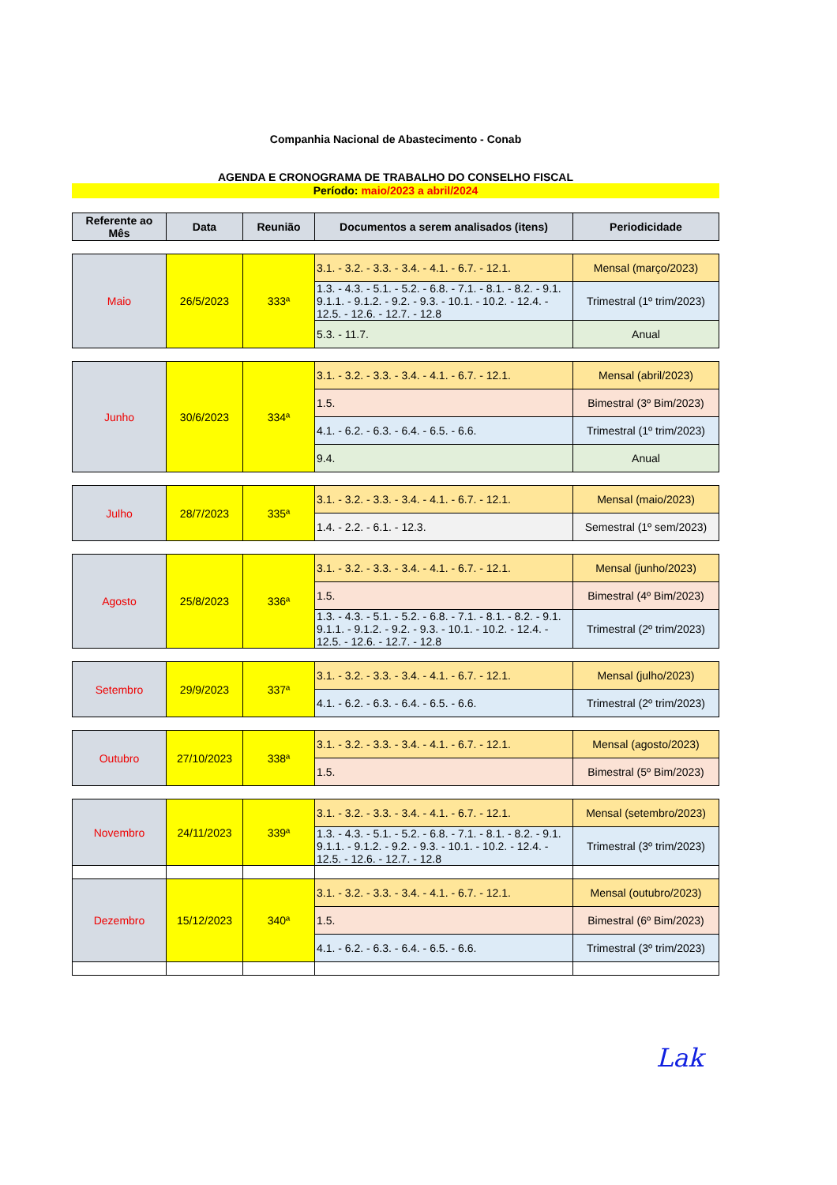Companhia Nacional de Abastecimento - Conab
AGENDA E CRONOGRAMA DE TRABALHO DO CONSELHO FISCAL
Período: maio/2023 a abril/2024
| Referente ao Mês | Data | Reunião | Documentos a serem analisados (itens) | Periodicidade |
| --- | --- | --- | --- | --- |
| Maio | 26/5/2023 | 333ª | 3.1. - 3.2. - 3.3. - 3.4. - 4.1. - 6.7. - 12.1. | Mensal (março/2023) |
| | | | 1.3. - 4.3. - 5.1. - 5.2. - 6.8. - 7.1. - 8.1. - 8.2. - 9.1. 9.1.1. - 9.1.2. - 9.2. - 9.3. - 10.1. - 10.2. - 12.4. - 12.5. - 12.6. - 12.7. - 12.8 | Trimestral (1º trim/2023) |
| | | | 5.3. - 11.7. | Anual |
| Junho | 30/6/2023 | 334ª | 3.1. - 3.2. - 3.3. - 3.4. - 4.1. - 6.7. - 12.1. | Mensal (abril/2023) |
| | | | 1.5. | Bimestral (3º Bim/2023) |
| | | | 4.1. - 6.2. - 6.3. - 6.4. - 6.5. - 6.6. | Trimestral (1º trim/2023) |
| | | | 9.4. | Anual |
| Julho | 28/7/2023 | 335ª | 3.1. - 3.2. - 3.3. - 3.4. - 4.1. - 6.7. - 12.1. | Mensal (maio/2023) |
| | | | 1.4. - 2.2. - 6.1. - 12.3. | Semestral (1º sem/2023) |
| Agosto | 25/8/2023 | 336ª | 3.1. - 3.2. - 3.3. - 3.4. - 4.1. - 6.7. - 12.1. | Mensal (junho/2023) |
| | | | 1.5. | Bimestral (4º Bim/2023) |
| | | | 1.3. - 4.3. - 5.1. - 5.2. - 6.8. - 7.1. - 8.1. - 8.2. - 9.1. 9.1.1. - 9.1.2. - 9.2. - 9.3. - 10.1. - 10.2. - 12.4. - 12.5. - 12.6. - 12.7. - 12.8 | Trimestral (2º trim/2023) |
| Setembro | 29/9/2023 | 337ª | 3.1. - 3.2. - 3.3. - 3.4. - 4.1. - 6.7. - 12.1. | Mensal (julho/2023) |
| | | | 4.1. - 6.2. - 6.3. - 6.4. - 6.5. - 6.6. | Trimestral (2º trim/2023) |
| Outubro | 27/10/2023 | 338ª | 3.1. - 3.2. - 3.3. - 3.4. - 4.1. - 6.7. - 12.1. | Mensal (agosto/2023) |
| | | | 1.5. | Bimestral (5º Bim/2023) |
| Novembro | 24/11/2023 | 339ª | 3.1. - 3.2. - 3.3. - 3.4. - 4.1. - 6.7. - 12.1. | Mensal (setembro/2023) |
| | | | 1.3. - 4.3. - 5.1. - 5.2. - 6.8. - 7.1. - 8.1. - 8.2. - 9.1. 9.1.1. - 9.1.2. - 9.2. - 9.3. - 10.1. - 10.2. - 12.4. - 12.5. - 12.6. - 12.7. - 12.8 | Trimestral (3º trim/2023) |
| Dezembro | 15/12/2023 | 340ª | 3.1. - 3.2. - 3.3. - 3.4. - 4.1. - 6.7. - 12.1. | Mensal (outubro/2023) |
| | | | 1.5. | Bimestral (6º Bim/2023) |
| | | | 4.1. - 6.2. - 6.3. - 6.4. - 6.5. - 6.6. | Trimestral (3º trim/2023) |
Lak